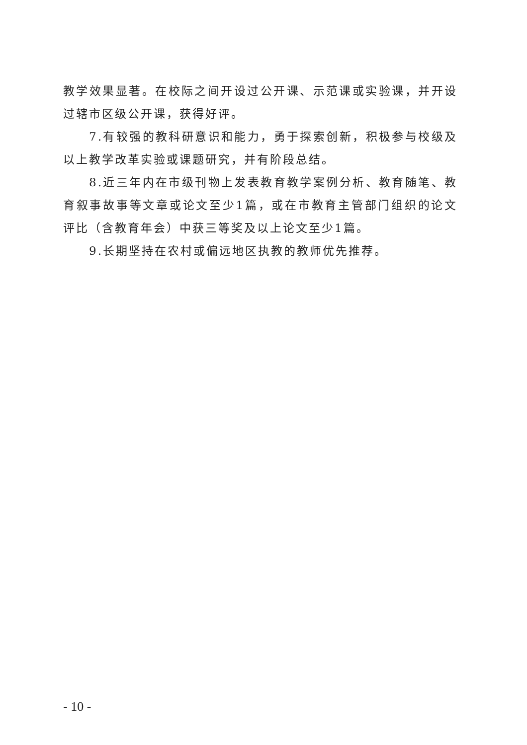教学效果显著。在校际之间开设过公开课、示范课或实验课，并开设过辖市区级公开课，获得好评。
7.有较强的教科研意识和能力，勇于探索创新，积极参与校级及以上教学改革实验或课题研究，并有阶段总结。
8.近三年内在市级刊物上发表教育教学案例分析、教育随笔、教育叙事故事等文章或论文至少1篇，或在市教育主管部门组织的论文评比（含教育年会）中获三等奖及以上论文至少1篇。
9.长期坚持在农村或偏远地区执教的教师优先推荐。
- 10 -